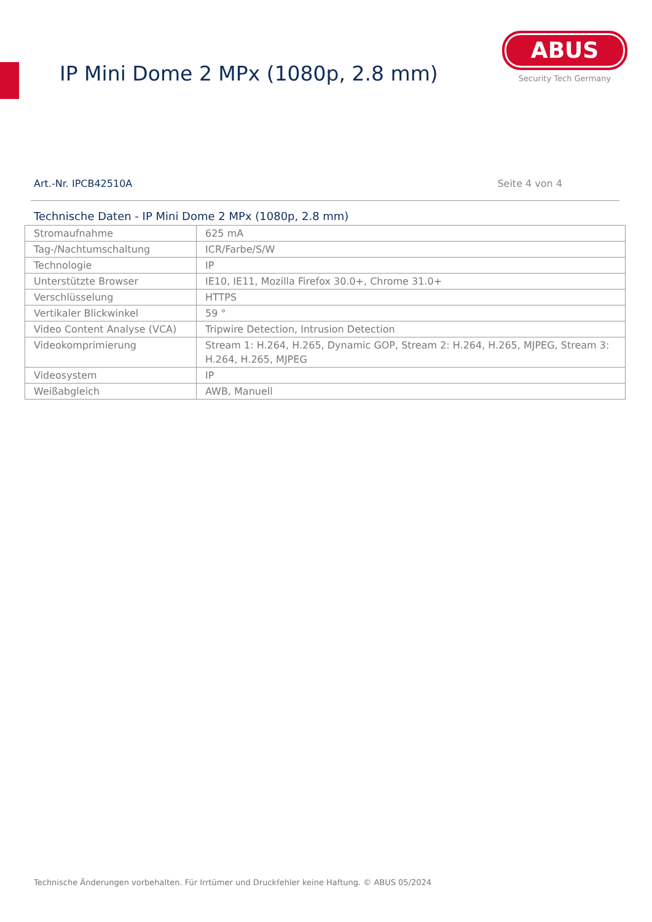IP Mini Dome 2 MPx (1080p, 2.8 mm)
ABUS
Security Tech Germany
Art.-Nr. IPCB42510A Seite 4 von 4
Technische Daten - IP Mini Dome 2 MPx (1080p, 2.8 mm)
| Stromaufnahme | 625 mA |
| Tag-/Nachtumschaltung | ICR/Farbe/S/W |
| Technologie | IP |
| Unterstützte Browser | IE10, IE11, Mozilla Firefox 30.0+, Chrome 31.0+ |
| Verschlüsselung | HTTPS |
| Vertikaler Blickwinkel | 59 ° |
| Video Content Analyse (VCA) | Tripwire Detection, Intrusion Detection |
| Videokomprimierung | Stream 1: H.264, H.265, Dynamic GOP, Stream 2: H.264, H.265, MJPEG, Stream 3: H.264, H.265, MJPEG |
| Videosystem | IP |
| Weißabgleich | AWB, Manuell |
Technische Änderungen vorbehalten. Für Irrtümer und Druckfehler keine Haftung. © ABUS 05/2024